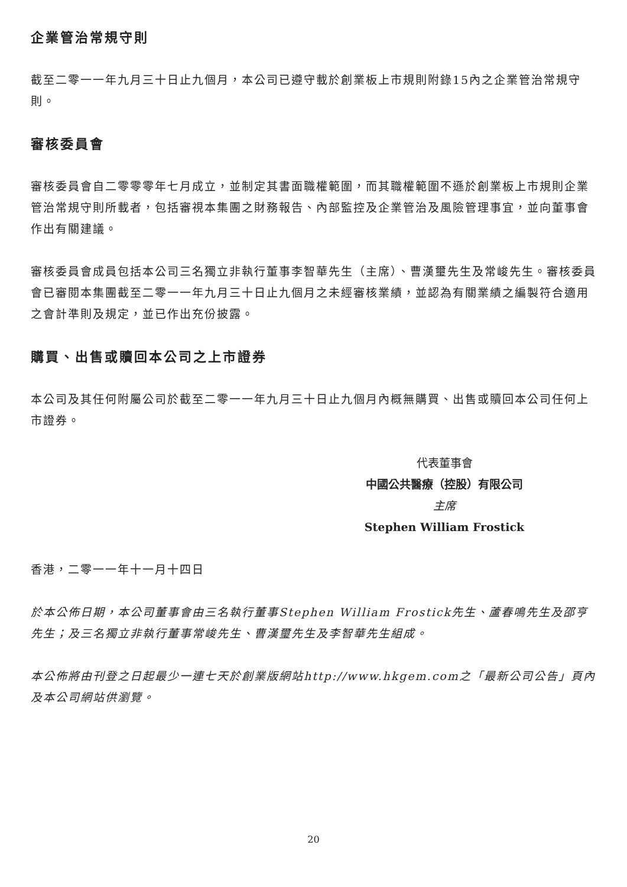企業管治常規守則
截至二零一一年九月三十日止九個月，本公司已遵守載於創業板上市規則附錄15內之企業管治常規守則。
審核委員會
審核委員會自二零零零年七月成立，並制定其書面職權範圍，而其職權範圍不遜於創業板上市規則企業管治常規守則所載者，包括審視本集團之財務報告、內部監控及企業管治及風險管理事宜，並向董事會作出有關建議。
審核委員會成員包括本公司三名獨立非執行董事李智華先生（主席）、曹漢璽先生及常峻先生。審核委員會已審閱本集團截至二零一一年九月三十日止九個月之未經審核業績，並認為有關業績之編製符合適用之會計準則及規定，並已作出充份披露。
購買、出售或贖回本公司之上市證券
本公司及其任何附屬公司於截至二零一一年九月三十日止九個月內概無購買、出售或贖回本公司任何上市證券。
代表董事會
中國公共醫療（控股）有限公司
主席
Stephen William Frostick
香港，二零一一年十一月十四日
於本公佈日期，本公司董事會由三名執行董事Stephen William Frostick先生、蘆春鳴先生及邵亨先生；及三名獨立非執行董事常峻先生、曹漢璽先生及李智華先生組成。
本公佈將由刊登之日起最少一連七天於創業版網站http://www.hkgem.com之「最新公司公告」頁內及本公司網站供瀏覽。
20